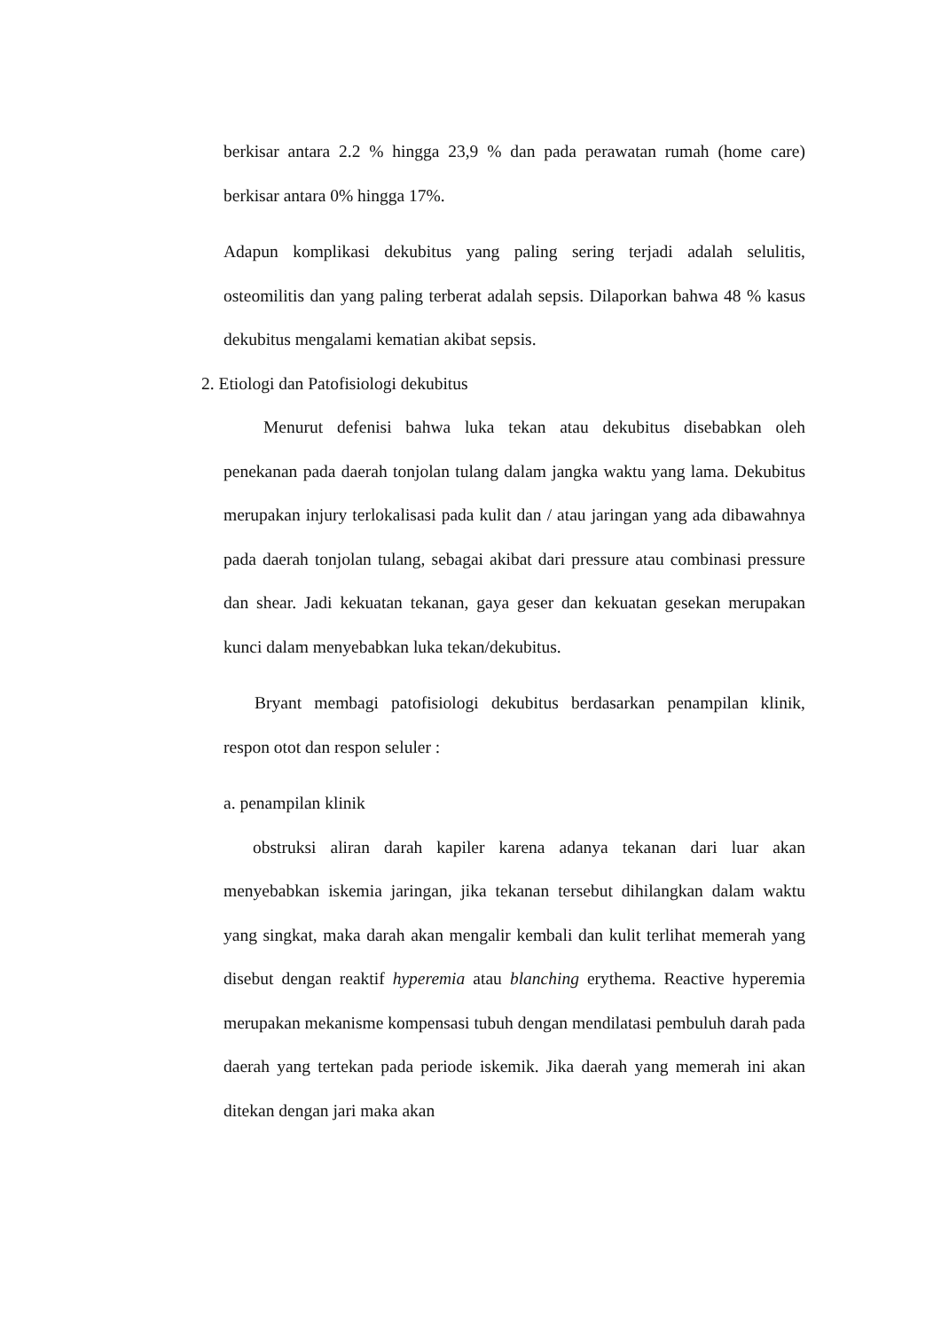berkisar antara 2.2 % hingga 23,9 % dan pada perawatan rumah (home care) berkisar antara 0% hingga 17%.
Adapun komplikasi dekubitus yang paling sering terjadi adalah selulitis, osteomilitis dan yang paling terberat adalah sepsis. Dilaporkan bahwa 48 % kasus dekubitus mengalami kematian akibat sepsis.
2. Etiologi dan Patofisiologi dekubitus
Menurut defenisi bahwa luka tekan atau dekubitus disebabkan oleh penekanan pada daerah tonjolan tulang dalam jangka waktu yang lama. Dekubitus merupakan injury terlokalisasi pada kulit dan / atau jaringan yang ada dibawahnya pada daerah tonjolan tulang, sebagai akibat dari pressure atau combinasi pressure dan shear. Jadi kekuatan tekanan, gaya geser dan kekuatan gesekan merupakan kunci dalam menyebabkan luka tekan/dekubitus.
Bryant membagi patofisiologi dekubitus berdasarkan penampilan klinik, respon otot dan respon seluler :
a. penampilan klinik
obstruksi aliran darah kapiler karena adanya tekanan dari luar akan menyebabkan iskemia jaringan, jika tekanan tersebut dihilangkan dalam waktu yang singkat, maka darah akan mengalir kembali dan kulit terlihat memerah yang disebut dengan reaktif hyperemia atau blanching erythema. Reactive hyperemia merupakan mekanisme kompensasi tubuh dengan mendilatasi pembuluh darah pada daerah yang tertekan pada periode iskemik. Jika daerah yang memerah ini akan ditekan dengan jari maka akan